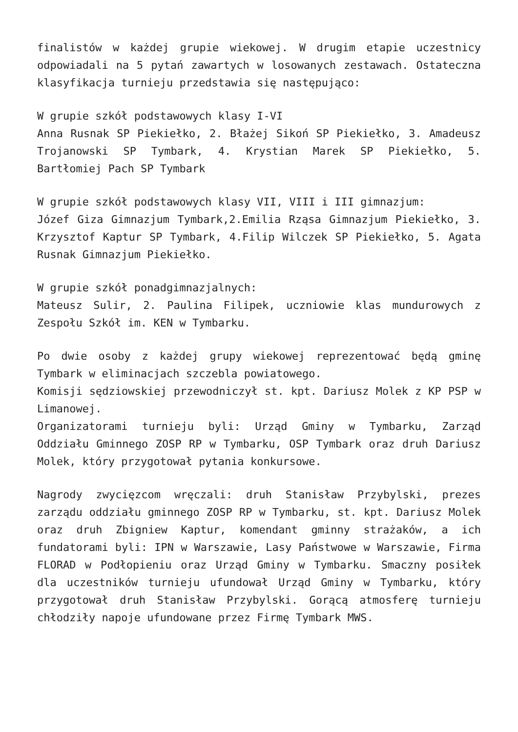finalistów w każdej grupie wiekowej. W drugim etapie uczestnicy odpowiadali na 5 pytań zawartych w losowanych zestawach. Ostateczna klasyfikacja turnieju przedstawia się następująco:
W grupie szkół podstawowych klasy I-VI
Anna Rusnak SP Piekiełko, 2. Błażej Sikoń SP Piekiełko, 3. Amadeusz Trojanowski SP Tymbark, 4. Krystian Marek SP Piekiełko, 5. Bartłomiej Pach SP Tymbark
W grupie szkół podstawowych klasy VII, VIII i III gimnazjum:
Józef Giza Gimnazjum Tymbark,2.Emilia Rząsa Gimnazjum Piekiełko, 3. Krzysztof Kaptur SP Tymbark, 4.Filip Wilczek SP Piekiełko, 5. Agata Rusnak Gimnazjum Piekiełko.
W grupie szkół ponadgimnazjalnych:
Mateusz Sulir, 2. Paulina Filipek, uczniowie klas mundurowych z Zespołu Szkół im. KEN w Tymbarku.
Po dwie osoby z każdej grupy wiekowej reprezentować będą gminę Tymbark w eliminacjach szczebla powiatowego.
Komisji sędziowskiej przewodniczył st. kpt. Dariusz Molek z KP PSP w Limanowej.
Organizatorami turnieju byli: Urząd Gminy w Tymbarku, Zarząd Oddziału Gminnego ZOSP RP w Tymbarku, OSP Tymbark oraz druh Dariusz Molek, który przygotował pytania konkursowe.
Nagrody zwycięzcom wręczali: druh Stanisław Przybylski, prezes zarządu oddziału gminnego ZOSP RP w Tymbarku, st. kpt. Dariusz Molek oraz druh Zbigniew Kaptur, komendant gminny strażaków, a ich fundatorami byli: IPN w Warszawie, Lasy Państwowe w Warszawie, Firma FLORAD w Podłopieniu oraz Urząd Gminy w Tymbarku. Smaczny posiłek dla uczestników turnieju ufundował Urząd Gminy w Tymbarku, który przygotował druh Stanisław Przybylski. Gorącą atmosferę turnieju chłodziły napoje ufundowane przez Firmę Tymbark MWS.